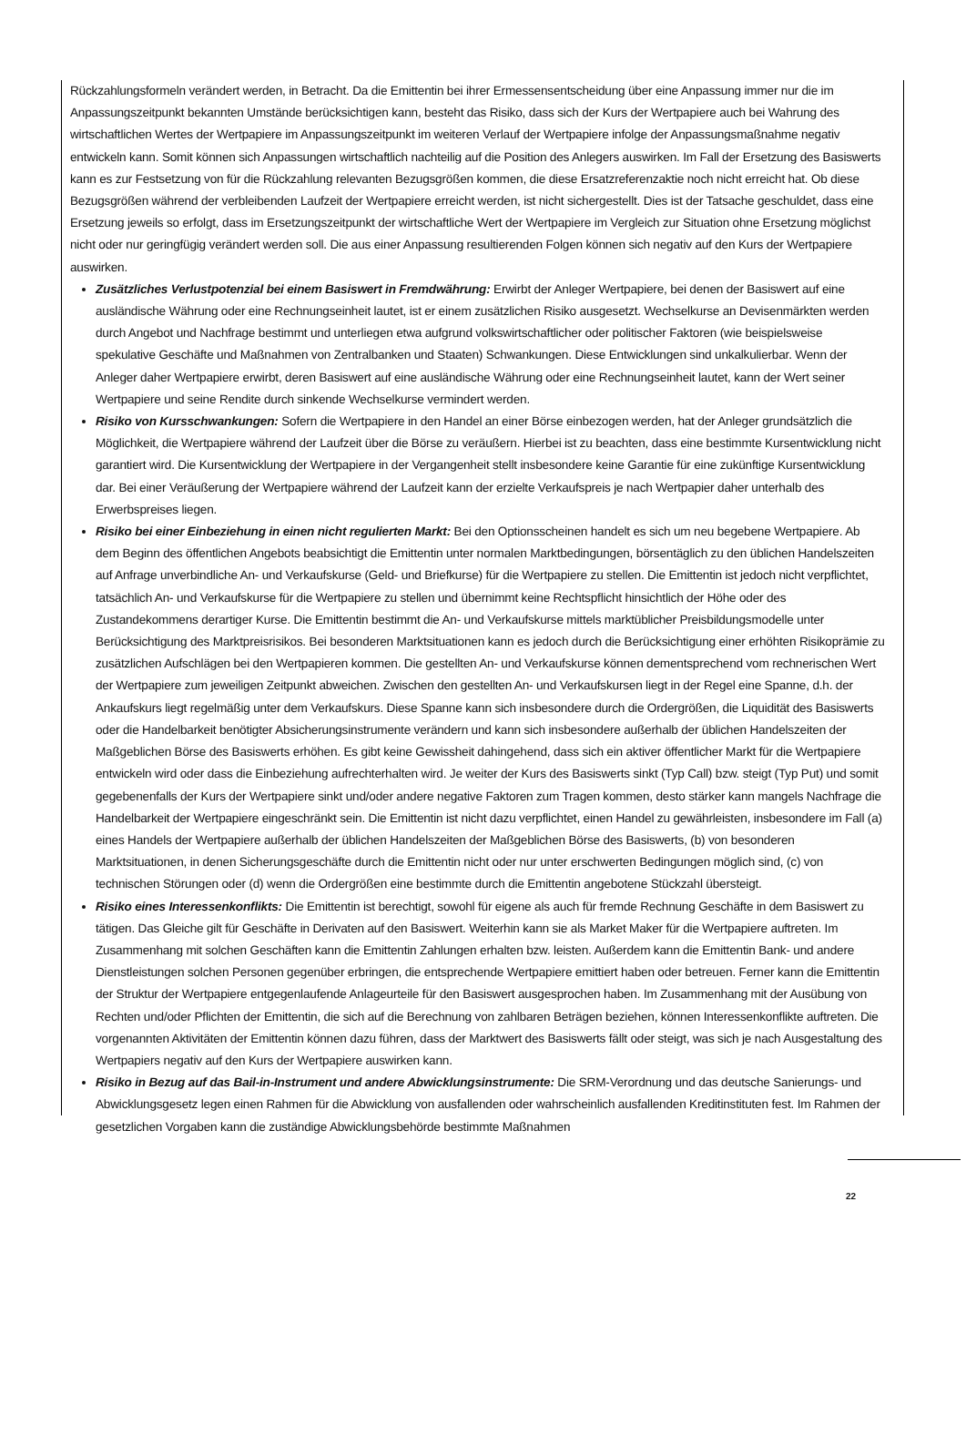Rückzahlungsformeln verändert werden, in Betracht. Da die Emittentin bei ihrer Ermessensentscheidung über eine Anpassung immer nur die im Anpassungszeitpunkt bekannten Umstände berücksichtigen kann, besteht das Risiko, dass sich der Kurs der Wertpapiere auch bei Wahrung des wirtschaftlichen Wertes der Wertpapiere im Anpassungszeitpunkt im weiteren Verlauf der Wertpapiere infolge der Anpassungsmaßnahme negativ entwickeln kann. Somit können sich Anpassungen wirtschaftlich nachteilig auf die Position des Anlegers auswirken. Im Fall der Ersetzung des Basiswerts kann es zur Festsetzung von für die Rückzahlung relevanten Bezugsgrößen kommen, die diese Ersatzreferenzaktie noch nicht erreicht hat. Ob diese Bezugsgrößen während der verbleibenden Laufzeit der Wertpapiere erreicht werden, ist nicht sichergestellt. Dies ist der Tatsache geschuldet, dass eine Ersetzung jeweils so erfolgt, dass im Ersetzungszeitpunkt der wirtschaftliche Wert der Wertpapiere im Vergleich zur Situation ohne Ersetzung möglichst nicht oder nur geringfügig verändert werden soll. Die aus einer Anpassung resultierenden Folgen können sich negativ auf den Kurs der Wertpapiere auswirken.
Zusätzliches Verlustpotenzial bei einem Basiswert in Fremdwährung: Erwirbt der Anleger Wertpapiere, bei denen der Basiswert auf eine ausländische Währung oder eine Rechnungseinheit lautet, ist er einem zusätzlichen Risiko ausgesetzt. Wechselkurse an Devisenmärkten werden durch Angebot und Nachfrage bestimmt und unterliegen etwa aufgrund volkswirtschaftlicher oder politischer Faktoren (wie beispielsweise spekulative Geschäfte und Maßnahmen von Zentralbanken und Staaten) Schwankungen. Diese Entwicklungen sind unkalkulierbar. Wenn der Anleger daher Wertpapiere erwirbt, deren Basiswert auf eine ausländische Währung oder eine Rechnungseinheit lautet, kann der Wert seiner Wertpapiere und seine Rendite durch sinkende Wechselkurse vermindert werden.
Risiko von Kursschwankungen: Sofern die Wertpapiere in den Handel an einer Börse einbezogen werden, hat der Anleger grundsätzlich die Möglichkeit, die Wertpapiere während der Laufzeit über die Börse zu veräußern. Hierbei ist zu beachten, dass eine bestimmte Kursentwicklung nicht garantiert wird. Die Kursentwicklung der Wertpapiere in der Vergangenheit stellt insbesondere keine Garantie für eine zukünftige Kursentwicklung dar. Bei einer Veräußerung der Wertpapiere während der Laufzeit kann der erzielte Verkaufspreis je nach Wertpapier daher unterhalb des Erwerbspreises liegen.
Risiko bei einer Einbeziehung in einen nicht regulierten Markt: Bei den Optionsscheinen handelt es sich um neu begebene Wertpapiere. Ab dem Beginn des öffentlichen Angebots beabsichtigt die Emittentin unter normalen Marktbedingungen, börsentäglich zu den üblichen Handelszeiten auf Anfrage unverbindliche An- und Verkaufskurse (Geld- und Briefkurse) für die Wertpapiere zu stellen. Die Emittentin ist jedoch nicht verpflichtet, tatsächlich An- und Verkaufskurse für die Wertpapiere zu stellen und übernimmt keine Rechtspflicht hinsichtlich der Höhe oder des Zustandekommens derartiger Kurse. Die Emittentin bestimmt die An- und Verkaufskurse mittels marktüblicher Preisbildungsmodelle unter Berücksichtigung des Marktpreisrisikos. Bei besonderen Marktsituationen kann es jedoch durch die Berücksichtigung einer erhöhten Risikoprämie zu zusätzlichen Aufschlägen bei den Wertpapieren kommen. Die gestellten An- und Verkaufskurse können dementsprechend vom rechnerischen Wert der Wertpapiere zum jeweiligen Zeitpunkt abweichen. Zwischen den gestellten An- und Verkaufskursen liegt in der Regel eine Spanne, d.h. der Ankaufskurs liegt regelmäßig unter dem Verkaufskurs. Diese Spanne kann sich insbesondere durch die Ordergrößen, die Liquidität des Basiswerts oder die Handelbarkeit benötigter Absicherungsinstrumente verändern und kann sich insbesondere außerhalb der üblichen Handelszeiten der Maßgeblichen Börse des Basiswerts erhöhen. Es gibt keine Gewissheit dahingehend, dass sich ein aktiver öffentlicher Markt für die Wertpapiere entwickeln wird oder dass die Einbeziehung aufrechterhalten wird. Je weiter der Kurs des Basiswerts sinkt (Typ Call) bzw. steigt (Typ Put) und somit gegebenenfalls der Kurs der Wertpapiere sinkt und/oder andere negative Faktoren zum Tragen kommen, desto stärker kann mangels Nachfrage die Handelbarkeit der Wertpapiere eingeschränkt sein. Die Emittentin ist nicht dazu verpflichtet, einen Handel zu gewährleisten, insbesondere im Fall (a) eines Handels der Wertpapiere außerhalb der üblichen Handelszeiten der Maßgeblichen Börse des Basiswerts, (b) von besonderen Marktsituationen, in denen Sicherungsgeschäfte durch die Emittentin nicht oder nur unter erschwerten Bedingungen möglich sind, (c) von technischen Störungen oder (d) wenn die Ordergrößen eine bestimmte durch die Emittentin angebotene Stückzahl übersteigt.
Risiko eines Interessenkonflikts: Die Emittentin ist berechtigt, sowohl für eigene als auch für fremde Rechnung Geschäfte in dem Basiswert zu tätigen. Das Gleiche gilt für Geschäfte in Derivaten auf den Basiswert. Weiterhin kann sie als Market Maker für die Wertpapiere auftreten. Im Zusammenhang mit solchen Geschäften kann die Emittentin Zahlungen erhalten bzw. leisten. Außerdem kann die Emittentin Bank- und andere Dienstleistungen solchen Personen gegenüber erbringen, die entsprechende Wertpapiere emittiert haben oder betreuen. Ferner kann die Emittentin der Struktur der Wertpapiere entgegenlaufende Anlageurteile für den Basiswert ausgesprochen haben. Im Zusammenhang mit der Ausübung von Rechten und/oder Pflichten der Emittentin, die sich auf die Berechnung von zahlbaren Beträgen beziehen, können Interessenkonflikte auftreten. Die vorgenannten Aktivitäten der Emittentin können dazu führen, dass der Marktwert des Basiswerts fällt oder steigt, was sich je nach Ausgestaltung des Wertpapiers negativ auf den Kurs der Wertpapiere auswirken kann.
Risiko in Bezug auf das Bail-in-Instrument und andere Abwicklungsinstrumente: Die SRM-Verordnung und das deutsche Sanierungs- und Abwicklungsgesetz legen einen Rahmen für die Abwicklung von ausfallenden oder wahrscheinlich ausfallenden Kreditinstituten fest. Im Rahmen der gesetzlichen Vorgaben kann die zuständige Abwicklungsbehörde bestimmte Maßnahmen
22